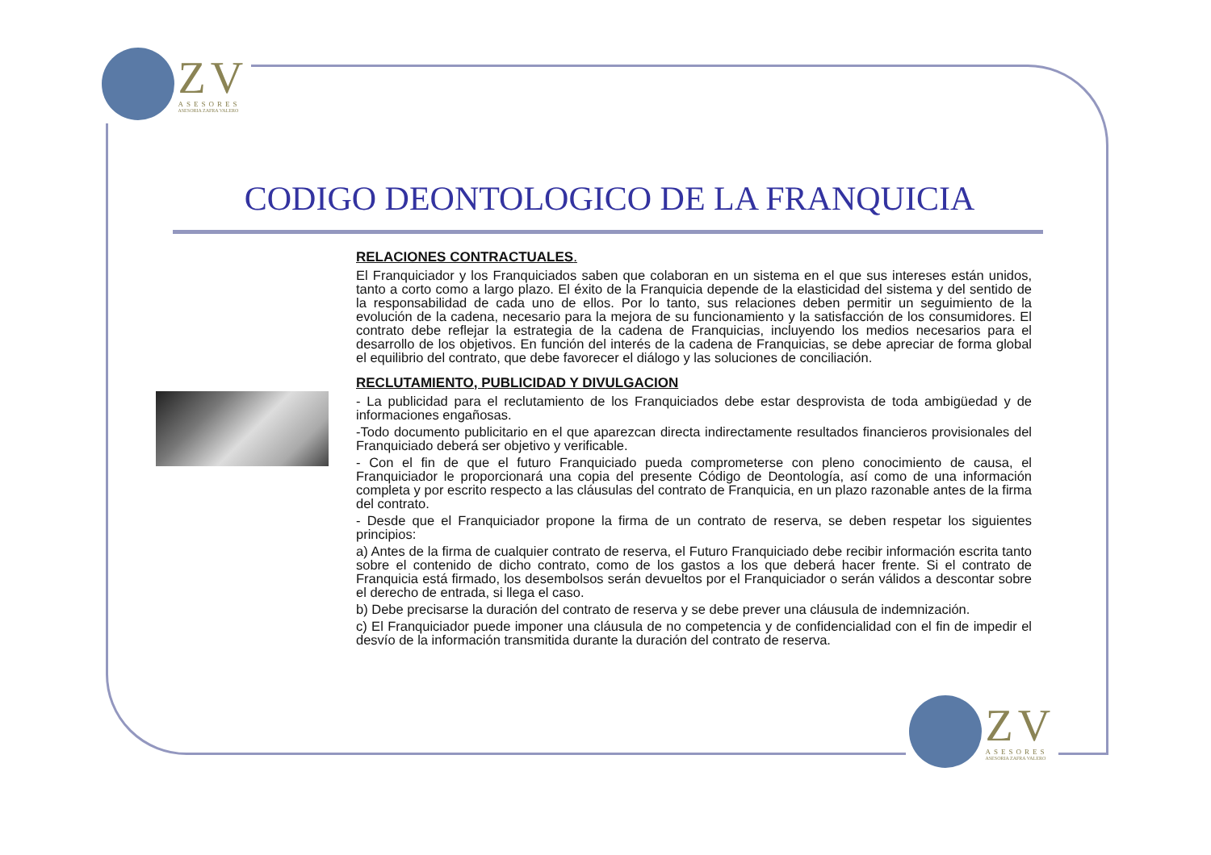ZV ASESORES ASESORIA ZAFRA VALERO
CODIGO DEONTOLOGICO DE LA FRANQUICIA
RELACIONES CONTRACTUALES.
El Franquiciador y los Franquiciados saben que colaboran en un sistema en el que sus intereses están unidos, tanto a corto como a largo plazo. El éxito de la Franquicia depende de la elasticidad del sistema y del sentido de la responsabilidad de cada uno de ellos. Por lo tanto, sus relaciones deben permitir un seguimiento de la evolución de la cadena, necesario para la mejora de su funcionamiento y la satisfacción de los consumidores. El contrato debe reflejar la estrategia de la cadena de Franquicias, incluyendo los medios necesarios para el desarrollo de los objetivos. En función del interés de la cadena de Franquicias, se debe apreciar de forma global el equilibrio del contrato, que debe favorecer el diálogo y las soluciones de conciliación.
RECLUTAMIENTO, PUBLICIDAD Y DIVULGACION
- La publicidad para el reclutamiento de los Franquiciados debe estar desprovista de toda ambigüedad y de informaciones engañosas.
-Todo documento publicitario en el que aparezcan directa indirectamente resultados financieros provisionales del Franquiciado deberá ser objetivo y verificable.
- Con el fin de que el futuro Franquiciado pueda comprometerse con pleno conocimiento de causa, el Franquiciador le proporcionará una copia del presente Código de Deontología, así como de una información completa y por escrito respecto a las cláusulas del contrato de Franquicia, en un plazo razonable antes de la firma del contrato.
- Desde que el Franquiciador propone la firma de un contrato de reserva, se deben respetar los siguientes principios:
a) Antes de la firma de cualquier contrato de reserva, el Futuro Franquiciado debe recibir información escrita tanto sobre el contenido de dicho contrato, como de los gastos a los que deberá hacer frente. Si el contrato de Franquicia está firmado, los desembolsos serán devueltos por el Franquiciador o serán válidos a descontar sobre el derecho de entrada, si llega el caso.
b) Debe precisarse la duración del contrato de reserva y se debe prever una cláusula de indemnización.
c) El Franquiciador puede imponer una cláusula de no competencia y de confidencialidad con el fin de impedir el desvío de la información transmitida durante la duración del contrato de reserva.
ZV ASESORES ASESORIA ZAFRA VALERO